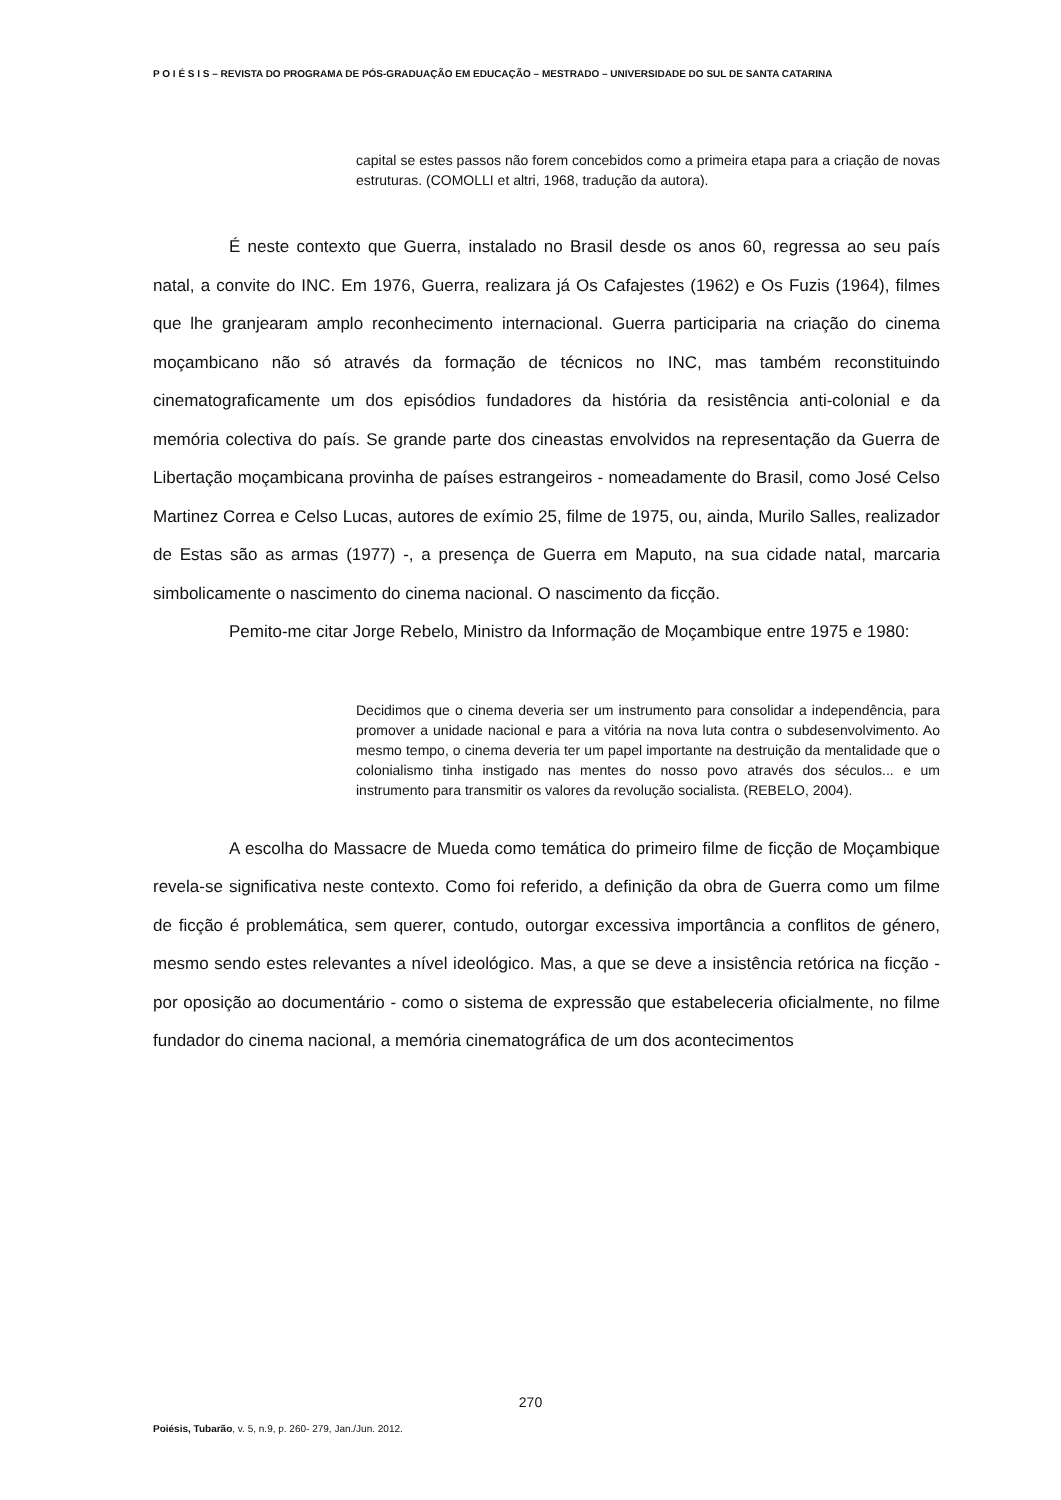P O I É S I S – REVISTA DO PROGRAMA DE PÓS-GRADUAÇÃO EM EDUCAÇÃO – MESTRADO – UNIVERSIDADE DO SUL DE SANTA CATARINA
capital se estes passos não forem concebidos como a primeira etapa para a criação de novas estruturas. (COMOLLI et altri, 1968, tradução da autora).
É neste contexto que Guerra, instalado no Brasil desde os anos 60, regressa ao seu país natal, a convite do INC. Em 1976, Guerra, realizara já Os Cafajestes (1962) e Os Fuzis (1964), filmes que lhe granjearam amplo reconhecimento internacional. Guerra participaria na criação do cinema moçambicano não só através da formação de técnicos no INC, mas também reconstituindo cinematograficamente um dos episódios fundadores da história da resistência anti-colonial e da memória colectiva do país. Se grande parte dos cineastas envolvidos na representação da Guerra de Libertação moçambicana provinha de países estrangeiros - nomeadamente do Brasil, como José Celso Martinez Correa e Celso Lucas, autores de exímio 25, filme de 1975, ou, ainda, Murilo Salles, realizador de Estas são as armas (1977) -, a presença de Guerra em Maputo, na sua cidade natal, marcaria simbolicamente o nascimento do cinema nacional. O nascimento da ficção.
Pemito-me citar Jorge Rebelo, Ministro da Informação de Moçambique entre 1975 e 1980:
Decidimos que o cinema deveria ser um instrumento para consolidar a independência, para promover a unidade nacional e para a vitória na nova luta contra o subdesenvolvimento. Ao mesmo tempo, o cinema deveria ter um papel importante na destruição da mentalidade que o colonialismo tinha instigado nas mentes do nosso povo através dos séculos... e um instrumento para transmitir os valores da revolução socialista. (REBELO, 2004).
A escolha do Massacre de Mueda como temática do primeiro filme de ficção de Moçambique revela-se significativa neste contexto. Como foi referido, a definição da obra de Guerra como um filme de ficção é problemática, sem querer, contudo, outorgar excessiva importância a conflitos de género, mesmo sendo estes relevantes a nível ideológico. Mas, a que se deve a insistência retórica na ficção - por oposição ao documentário - como o sistema de expressão que estabeleceria oficialmente, no filme fundador do cinema nacional, a memória cinematográfica de um dos acontecimentos
270
Poiésis, Tubarão, v. 5, n.9, p. 260- 279, Jan./Jun. 2012.